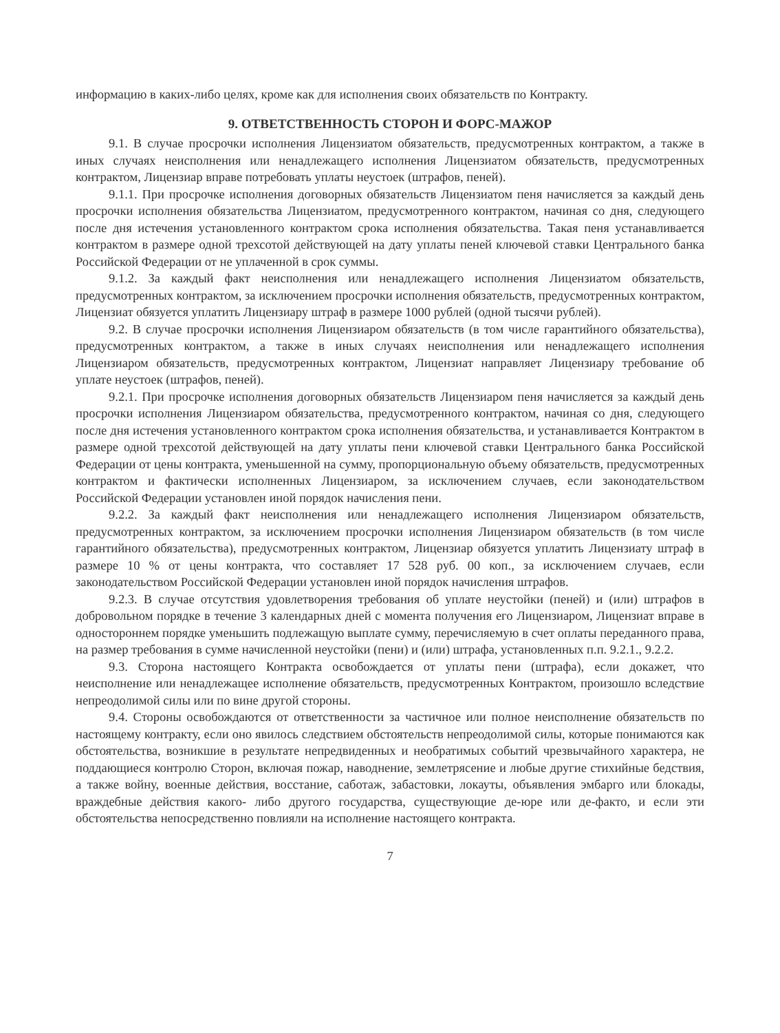информацию в каких-либо целях, кроме как для исполнения своих обязательств по Контракту.
9. ОТВЕТСТВЕННОСТЬ СТОРОН И ФОРС-МАЖОР
9.1. В случае просрочки исполнения Лицензиатом обязательств, предусмотренных контрактом, а также в иных случаях неисполнения или ненадлежащего исполнения Лицензиатом обязательств, предусмотренных контрактом, Лицензиар вправе потребовать уплаты неустоек (штрафов, пеней).
9.1.1. При просрочке исполнения договорных обязательств Лицензиатом пеня начисляется за каждый день просрочки исполнения обязательства Лицензиатом, предусмотренного контрактом, начиная со дня, следующего после дня истечения установленного контрактом срока исполнения обязательства. Такая пеня устанавливается контрактом в размере одной трехсотой действующей на дату уплаты пеней ключевой ставки Центрального банка Российской Федерации от не уплаченной в срок суммы.
9.1.2. За каждый факт неисполнения или ненадлежащего исполнения Лицензиатом обязательств, предусмотренных контрактом, за исключением просрочки исполнения обязательств, предусмотренных контрактом, Лицензиат обязуется уплатить Лицензиару штраф в размере 1000 рублей (одной тысячи рублей).
9.2. В случае просрочки исполнения Лицензиаром обязательств (в том числе гарантийного обязательства), предусмотренных контрактом, а также в иных случаях неисполнения или ненадлежащего исполнения Лицензиаром обязательств, предусмотренных контрактом, Лицензиат направляет Лицензиару требование об уплате неустоек (штрафов, пеней).
9.2.1. При просрочке исполнения договорных обязательств Лицензиаром пеня начисляется за каждый день просрочки исполнения Лицензиаром обязательства, предусмотренного контрактом, начиная со дня, следующего после дня истечения установленного контрактом срока исполнения обязательства, и устанавливается Контрактом в размере одной трехсотой действующей на дату уплаты пени ключевой ставки Центрального банка Российской Федерации от цены контракта, уменьшенной на сумму, пропорциональную объему обязательств, предусмотренных контрактом и фактически исполненных Лицензиаром, за исключением случаев, если законодательством Российской Федерации установлен иной порядок начисления пени.
9.2.2. За каждый факт неисполнения или ненадлежащего исполнения Лицензиаром обязательств, предусмотренных контрактом, за исключением просрочки исполнения Лицензиаром обязательств (в том числе гарантийного обязательства), предусмотренных контрактом, Лицензиар обязуется уплатить Лицензиату штраф в размере 10 % от цены контракта, что составляет 17 528 руб. 00 коп., за исключением случаев, если законодательством Российской Федерации установлен иной порядок начисления штрафов.
9.2.3. В случае отсутствия удовлетворения требования об уплате неустойки (пеней) и (или) штрафов в добровольном порядке в течение 3 календарных дней с момента получения его Лицензиаром, Лицензиат вправе в одностороннем порядке уменьшить подлежащую выплате сумму, перечисляемую в счет оплаты переданного права, на размер требования в сумме начисленной неустойки (пени) и (или) штрафа, установленных п.п. 9.2.1., 9.2.2.
9.3. Сторона настоящего Контракта освобождается от уплаты пени (штрафа), если докажет, что неисполнение или ненадлежащее исполнение обязательств, предусмотренных Контрактом, произошло вследствие непреодолимой силы или по вине другой стороны.
9.4. Стороны освобождаются от ответственности за частичное или полное неисполнение обязательств по настоящему контракту, если оно явилось следствием обстоятельств непреодолимой силы, которые понимаются как обстоятельства, возникшие в результате непредвиденных и необратимых событий чрезвычайного характера, не поддающиеся контролю Сторон, включая пожар, наводнение, землетрясение и любые другие стихийные бедствия, а также войну, военные действия, восстание, саботаж, забастовки, локауты, объявления эмбарго или блокады, враждебные действия какого- либо другого государства, существующие де-юре или де-факто, и если эти обстоятельства непосредственно повлияли на исполнение настоящего контракта.
7